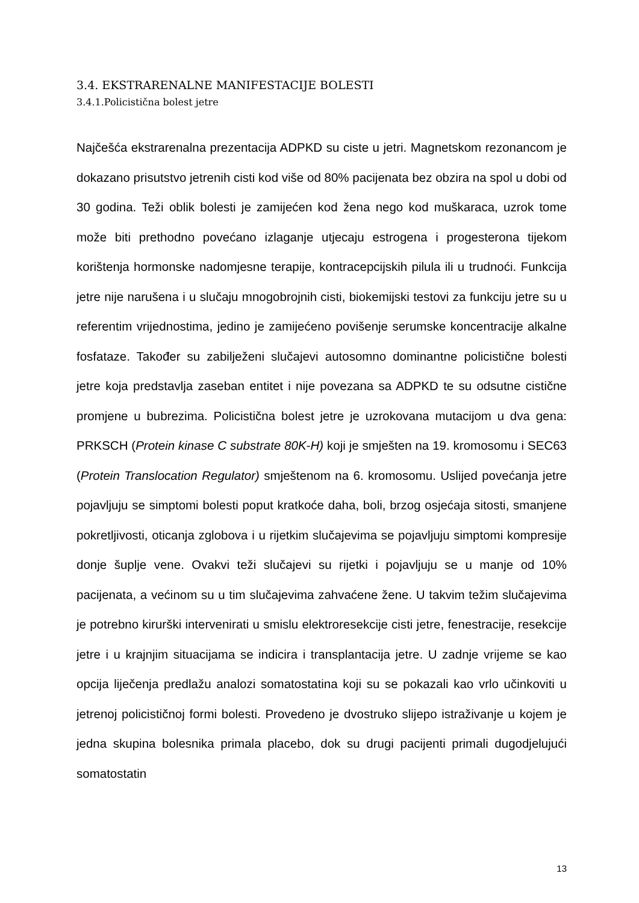3.4. EKSTRARENALNE MANIFESTACIJE BOLESTI
3.4.1.Policistična bolest jetre
Najčešća ekstrarenalna prezentacija ADPKD su ciste u jetri. Magnetskom rezonancom je dokazano prisutstvo jetrenih cisti kod više od 80% pacijenata bez obzira na spol u dobi od 30 godina. Teži oblik bolesti je zamijećen kod žena nego kod muškaraca, uzrok tome može biti prethodno povećano izlaganje utjecaju estrogena i progesterona tijekom korištenja hormonske nadomjesne terapije, kontracepcijskih pilula ili u trudnoći. Funkcija jetre nije narušena i u slučaju mnogobrojnih cisti, biokemijski testovi za funkciju jetre su u referentim vrijednostima, jedino je zamijećeno povišenje serumske koncentracije alkalne fosfataze. Također su zabilježeni slučajevi autosomno dominantne policistične bolesti jetre koja predstavlja zaseban entitet i nije povezana sa ADPKD te su odsutne cistične promjene u bubrezima. Policistična bolest jetre je uzrokovana mutacijom u dva gena: PRKSCH (Protein kinase C substrate 80K-H) koji je smješten na 19. kromosomu i SEC63 (Protein Translocation Regulator) smještenom na 6. kromosomu. Uslijed povećanja jetre pojavljuju se simptomi bolesti poput kratkoće daha, boli, brzog osjećaja sitosti, smanjene pokretljivosti, oticanja zglobova i u rijetkim slučajevima se pojavljuju simptomi kompresije donje šuplje vene. Ovakvi teži slučajevi su rijetki i pojavljuju se u manje od 10% pacijenata, a većinom su u tim slučajevima zahvaćene žene. U takvim težim slučajevima je potrebno kirurški intervenirati u smislu elektroresekcije cisti jetre, fenestracije, resekcije jetre i u krajnjim situacijama se indicira i transplantacija jetre. U zadnje vrijeme se kao opcija liječenja predlažu analozi somatostatina koji su se pokazali kao vrlo učinkoviti u jetrenoj policističnoj formi bolesti. Provedeno je dvostruko slijepo istraživanje u kojem je jedna skupina bolesnika primala placebo, dok su drugi pacijenti primali dugodjelujući somatostatin
13